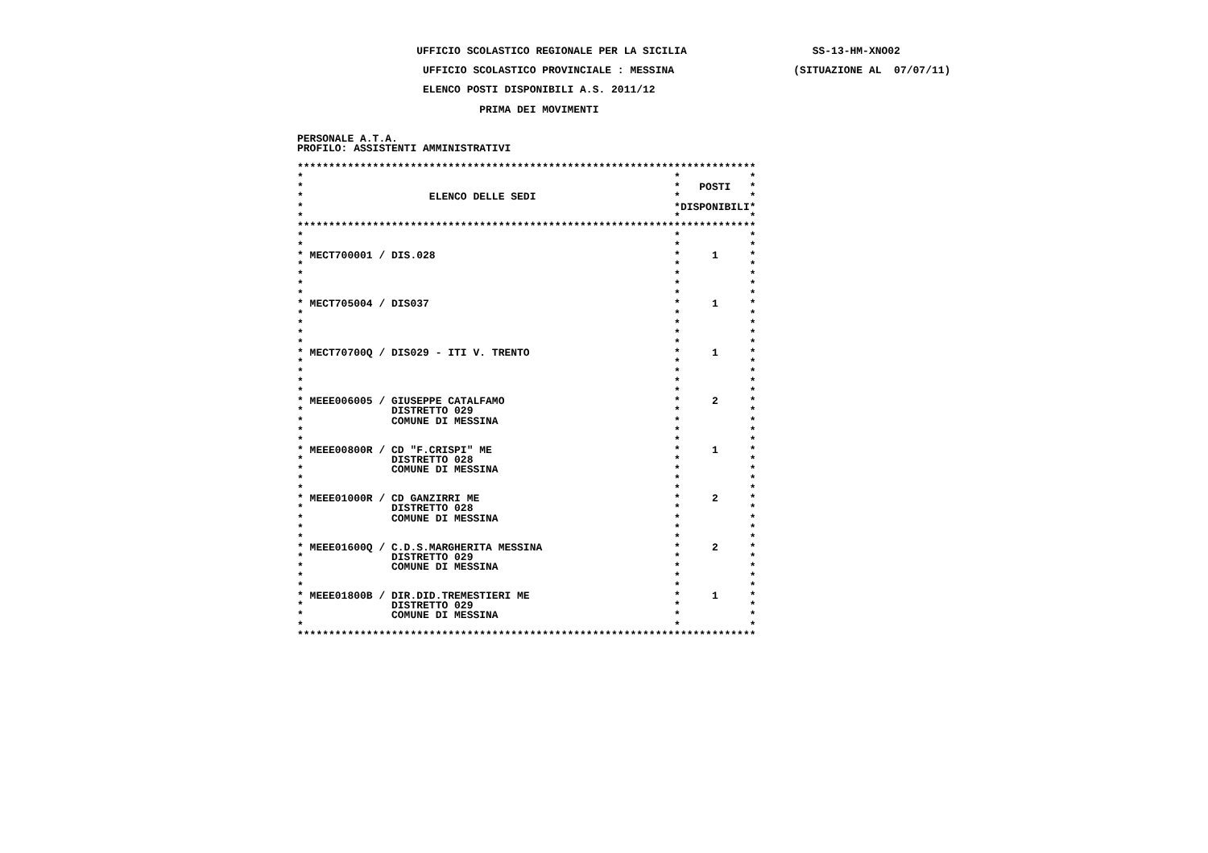UFFICIO SCOLASTICO REGIONALE PER LA SICILIA                    SS-13-HM-XNO02

                    UFFICIO SCOLASTICO PROVINCIALE : MESSINA                   (SITUAZIONE AL  07/07/11)

                    ELENCO POSTI DISPONIBILI A.S. 2011/12

                             PRIMA DEI MOVIMENTI


PERSONALE A.T.A.
PROFILO: ASSISTENTI AMMINISTRATIVI

*************************************************************************
*                                                           *           *
*                                                           *   POSTI   *
*                    ELENCO DELLE SEDI                      *           *
*                                                           *DISPONIBILI*
*                                                           *           *
*************************************************************************
*                                                           *           *
*                                                           *           *
* MECT700001 / DIS.028                                      *     1     *
*                                                           *           *
*                                                           *           *
*                                                           *           *
*                                                           *           *
* MECT705004 / DIS037                                       *     1     *
*                                                           *           *
*                                                           *           *
*                                                           *           *
*                                                           *           *
* MECT70700Q / DIS029 - ITI V. TRENTO                       *     1     *
*                                                           *           *
*                                                           *           *
*                                                           *           *
*                                                           *           *
* MEEE006005 / GIUSEPPE CATALFAMO                           *     2     *
*              DISTRETTO 029                                *           *
*              COMUNE DI MESSINA                            *           *
*                                                           *           *
*                                                           *           *
* MEEE00800R / CD "F.CRISPI" ME                             *     1     *
*              DISTRETTO 028                                *           *
*              COMUNE DI MESSINA                            *           *
*                                                           *           *
*                                                           *           *
* MEEE01000R / CD GANZIRRI ME                               *     2     *
*              DISTRETTO 028                                *           *
*              COMUNE DI MESSINA                            *           *
*                                                           *           *
*                                                           *           *
* MEEE01600Q / C.D.S.MARGHERITA MESSINA                     *     2     *
*              DISTRETTO 029                                *           *
*              COMUNE DI MESSINA                            *           *
*                                                           *           *
*                                                           *           *
* MEEE01800B / DIR.DID.TREMESTIERI ME                       *     1     *
*              DISTRETTO 029                                *           *
*              COMUNE DI MESSINA                            *           *
*                                                           *           *
*************************************************************************